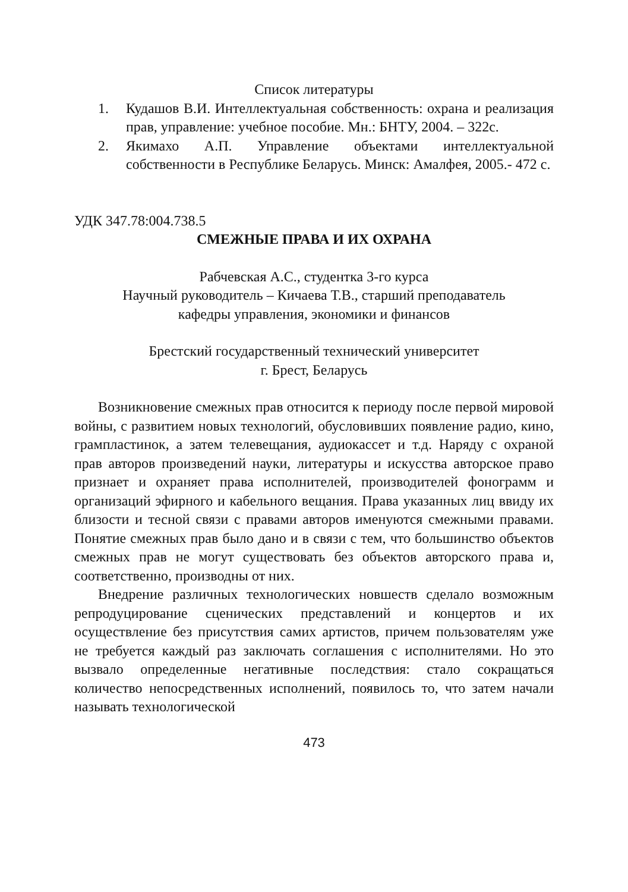Список литературы
1. Кудашов В.И. Интеллектуальная собственность: охрана и реализация прав, управление: учебное пособие. Мн.: БНТУ, 2004. – 322с.
2. Якимахо А.П. Управление объектами интеллектуальной собственности в Республике Беларусь. Минск: Амалфея, 2005.- 472 с.
УДК 347.78:004.738.5
СМЕЖНЫЕ ПРАВА И ИХ ОХРАНА
Рабчевская А.С., студентка 3-го курса
Научный руководитель – Кичаева Т.В., старший преподаватель
кафедры управления, экономики и финансов
Брестский государственный технический университет
г. Брест, Беларусь
Возникновение смежных прав относится к периоду после первой мировой войны, с развитием новых технологий, обусловивших появление радио, кино, грампластинок, а затем телевещания, аудиокассет и т.д. Наряду с охраной прав авторов произведений науки, литературы и искусства авторское право признает и охраняет права исполнителей, производителей фонограмм и организаций эфирного и кабельного вещания. Права указанных лиц ввиду их близости и тесной связи с правами авторов именуются смежными правами. Понятие смежных прав было дано и в связи с тем, что большинство объектов смежных прав не могут существовать без объектов авторского права и, соответственно, производны от них.
Внедрение различных технологических новшеств сделало возможным репродуцирование сценических представлений и концертов и их осуществление без присутствия самих артистов, причем пользователям уже не требуется каждый раз заключать соглашения с исполнителями. Но это вызвало определенные негативные последствия: стало сокращаться количество непосредственных исполнений, появилось то, что затем начали называть технологической
473